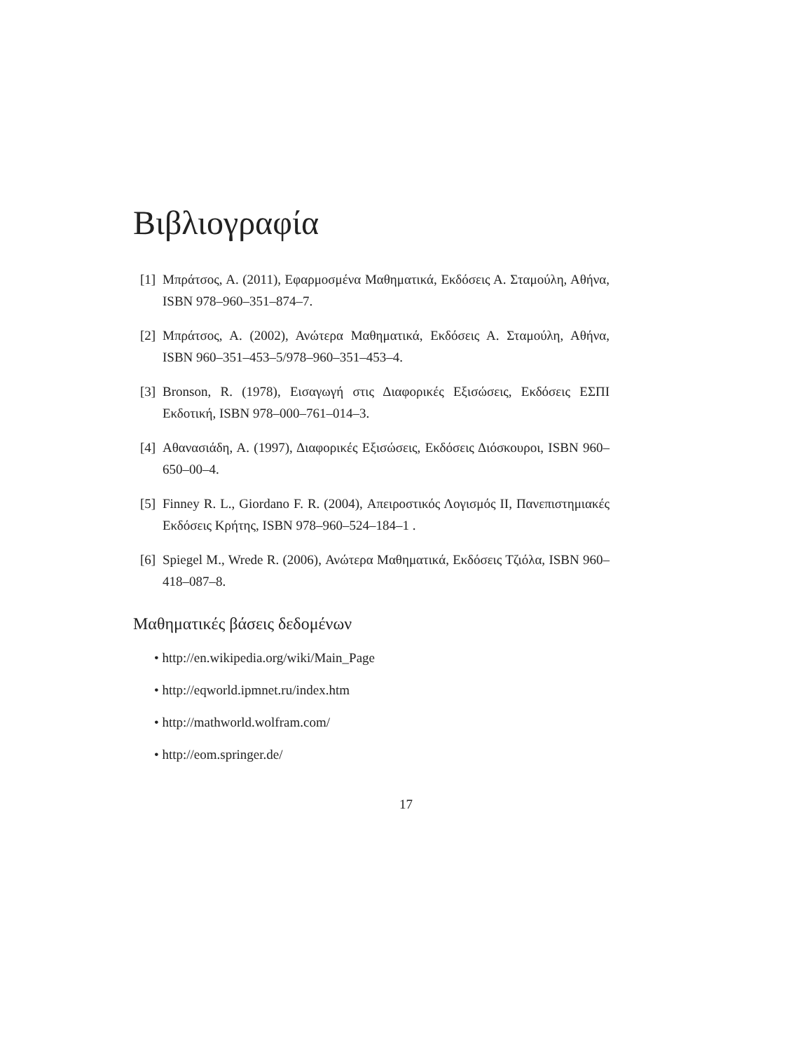Βιβλιογραφία
[1] Μπράτσος, Α. (2011), Εφαρμοσμένα Μαθηματικά, Εκδόσεις Α. Σταμούλη, Αθήνα, ISBN 978–960–351–874–7.
[2] Μπράτσος, Α. (2002), Ανώτερα Μαθηματικά, Εκδόσεις Α. Σταμούλη, Αθήνα, ISBN 960–351–453–5/978–960–351–453–4.
[3] Bronson, R. (1978), Εισαγωγή στις Διαφορικές Εξισώσεις, Εκδόσεις ΕΣΠΙ Εκδοτική, ISBN 978–000–761–014–3.
[4] Αθανασιάδη, Α. (1997), Διαφορικές Εξισώσεις, Εκδόσεις Διόσκουροι, ISBN 960–650–00–4.
[5] Finney R. L., Giordano F. R. (2004), Απειροστικός Λογισμός II, Πανεπιστημιακές Εκδόσεις Κρήτης, ISBN 978–960–524–184–1 .
[6] Spiegel M., Wrede R. (2006), Ανώτερα Μαθηματικά, Εκδόσεις Τζιόλα, ISBN 960–418–087–8.
Μαθηματικές βάσεις δεδομένων
• http://en.wikipedia.org/wiki/Main_Page
• http://eqworld.ipmnet.ru/index.htm
• http://mathworld.wolfram.com/
• http://eom.springer.de/
17